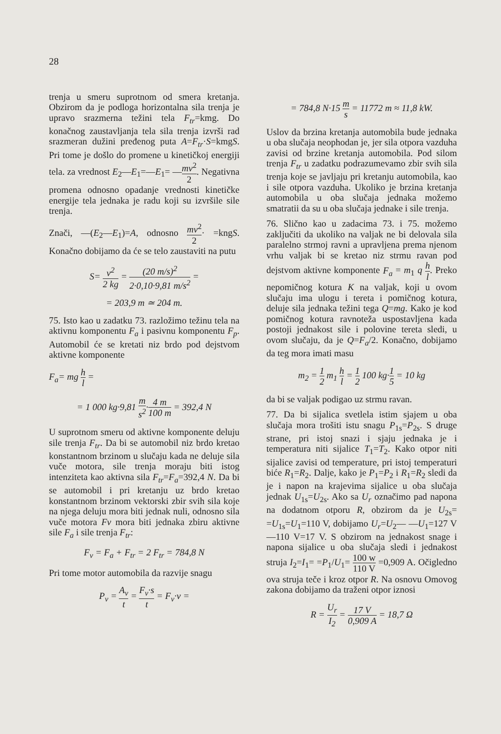28
trenja u smeru suprotnom od smera kretanja. Obzirom da je podloga horizontalna sila trenja je upravo srazmerna težini tela F<sub>tr</sub>=kmg. Do konačnog zaustavljanja tela sila trenja izvrši rad srazmeran dužini pređenog puta A=F<sub>tr</sub>·S=kmgS. Pri tome je došlo do promene u kinetičkoj energiji tela. za vrednost E<sub>2</sub>—E<sub>1</sub>=—E<sub>1</sub>= —mv<sup>2</sup> 2. Negativna promena odnosno opadanje vrednosti kinetičke energije tela jednaka je radu koji su izvršile sile trenja.
Znači, —(E<sub>2</sub>—E<sub>1</sub>)=A, odnosno mv<sup>2</sup> 2· =kngS. Konačno dobijamo da će se telo zaustaviti na putu
S= v<sup>2</sup> 2 kg = (20 m/s)<sup>2</sup> 2·0,10·9,81 m/s<sup>2</sup> =
= 203,9 m ≃ 204 m.
75. Isto kao u zadatku 73. razložimo težinu tela na aktivnu komponentu F<sub>a</sub> i pasivnu komponentu F<sub>p</sub>. Automobil će se kretati niz brdo pod dejstvom aktivne komponente
F<sub>a</sub>= mg h l =
= 1 000 kg·9,81 m s<sup>2</sup>·4 m 100 m = 392,4 N
U suprotnom smeru od aktivne komponente deluju sile trenja F<sub>tr</sub>. Da bi se automobil niz brdo kretao konstantnom brzinom u slučaju kada ne deluje sila vuče motora, sile trenja moraju biti istog intenziteta kao aktivna sila F<sub>tr</sub>=F<sub>a</sub>=392,4 N. Da bi se automobil i pri kretanju uz brdo kretao konstantnom brzinom vektorski zbir svih sila koje na njega deluju mora biti jednak nuli, odnosno sila vuče motora Fv mora biti jednaka zbiru aktivne sile F<sub>a</sub> i sile trenja F<sub>tr</sub>:
F<sub>v</sub> = F<sub>a</sub> + F<sub>tr</sub> = 2 F<sub>tr</sub> = 784,8 N
Pri tome motor automobila da razvije snagu
P<sub>v</sub> = A<sub>v</sub> t = F<sub>v</sub>·s t = F<sub>v</sub>·v =
= 784,8 N·15 m s = 11772 m ≈ 11,8 kW.
Uslov da brzina kretanja automobila bude jednaka u oba slučaja neophodan je, jer sila otpora vazduha zavisi od brzine kretanja automobila. Pod silom trenja F<sub>tr</sub> u zadatku podrazumevamo zbir svih sila trenja koje se javljaju pri kretanju automobila, kao i sile otpora vazduha. Ukoliko je brzina kretanja automobila u oba slučaja jednaka možemo smatratii da su u oba slučaja jednake i sile trenja.
76. Slično kao u zadacima 73. i 75. možemo zaključiti da ukoliko na valjak ne bi delovala sila paralelno strmoj ravni a upravljena prema njenom vrhu valjak bi se kretao niz strmu ravan pod dejstvom aktivne komponente F<sub>a</sub> = m<sub>1</sub> q h l. Preko nepomičnog kotura K na valjak, koji u ovom slučaju ima ulogu i tereta i pomičnog kotura, deluje sila jednaka težini tega Q=mg. Kako je kod pomičnog kotura ravnoteža uspostavljena kada postoji jednakost sile i polovine tereta sledi, u ovom slučaju, da je Q=F<sub>a</sub>/2. Konačno, dobijamo da teg mora imati masu
m<sub>2</sub> = 1 2 m<sub>1</sub> h l = 1 2 100 kg·1 5 = 10 kg
da bi se valjak podigao uz strmu ravan.
77. Da bi sijalica svetlela istim sjajem u oba slučaja mora trošiti istu snagu P<sub>1s</sub>=P<sub>2s</sub>. S druge strane, pri istoj snazi i sjaju jednaka je i temperatura niti sijalice T<sub>1</sub>=T<sub>2</sub>. Kako otpor niti sijalice zavisi od temperature, pri istoj temperaturi biće R<sub>1</sub>=R<sub>2</sub>. Dalje, kako je P<sub>1</sub>=P<sub>2</sub> i R<sub>1</sub>=R<sub>2</sub> sledi da je i napon na krajevima sijalice u oba slučaja jednak U<sub>1s</sub>=U<sub>2s</sub>. Ako sa U<sub>r</sub> označimo pad napona na dodatnom otporu R, obzirom da je U<sub>2s</sub>= =U<sub>1s</sub>=U<sub>1</sub>=110 V, dobijamo U<sub>r</sub>=U<sub>2</sub>— —U<sub>1</sub>=127 V—110 V=17 V. S obzirom na jednakost snage i napona sijalice u oba slučaja sledi i jednakost struja I<sub>2</sub>=I<sub>1</sub>= =P<sub>1</sub>/U<sub>1</sub>= 100 w 110 V =0,909 A. Očigledno ova struja teče i kroz otpor R. Na osnovu Omovog zakona dobijamo da traženi otpor iznosi
R = U<sub>r</sub> I<sub>2</sub> = 17 V 0,909 A = 18,7 Ω